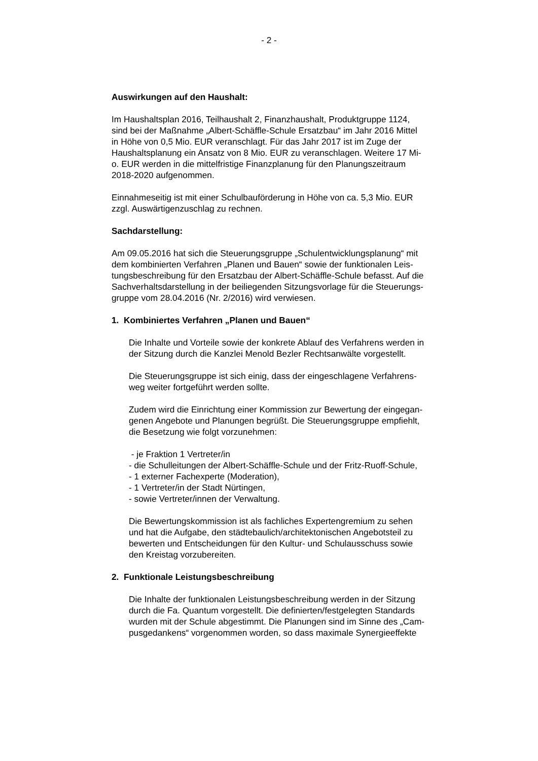- 2 -
Auswirkungen auf den Haushalt:
Im Haushaltsplan 2016, Teilhaushalt 2, Finanzhaushalt, Produktgruppe 1124,
sind bei der Maßnahme „Albert-Schäffle-Schule Ersatzbau“ im Jahr 2016 Mittel
in Höhe von 0,5 Mio. EUR veranschlagt. Für das Jahr 2017 ist im Zuge der
Haushaltsplanung ein Ansatz von 8 Mio. EUR zu veranschlagen. Weitere 17 Mi-
o. EUR werden in die mittelfristige Finanzplanung für den Planungszeitraum
2018-2020 aufgenommen.
Einnahmeseitig ist mit einer Schulbauförderung in Höhe von ca. 5,3 Mio. EUR
zzgl. Auswärtigenzuschlag zu rechnen.
Sachdarstellung:
Am 09.05.2016 hat sich die Steuerungsgruppe „Schulentwicklungsplanung“ mit
dem kombinierten Verfahren „Planen und Bauen“ sowie der funktionalen Leis-
tungsbeschreibung für den Ersatzbau der Albert-Schäffle-Schule befasst. Auf die
Sachverhaltsdarstellung in der beiliegenden Sitzungsvorlage für die Steuerungs-
gruppe vom 28.04.2016 (Nr. 2/2016) wird verwiesen.
1. Kombiniertes Verfahren „Planen und Bauen“
Die Inhalte und Vorteile sowie der konkrete Ablauf des Verfahrens werden in
der Sitzung durch die Kanzlei Menold Bezler Rechtsanwälte vorgestellt.
Die Steuerungsgruppe ist sich einig, dass der eingeschlagene Verfahrens-
weg weiter fortgeführt werden sollte.
Zudem wird die Einrichtung einer Kommission zur Bewertung der eingegan-
genen Angebote und Planungen begrüßt. Die Steuerungsgruppe empfiehlt,
die Besetzung wie folgt vorzunehmen:
- je Fraktion 1 Vertreter/in
- die Schulleitungen der Albert-Schäffle-Schule und der Fritz-Ruoff-Schule,
- 1 externer Fachexperte (Moderation),
- 1 Vertreter/in der Stadt Nürtingen,
- sowie Vertreter/innen der Verwaltung.
Die Bewertungskommission ist als fachliches Expertengremium zu sehen
und hat die Aufgabe, den städtebaulich/architektonischen Angebotsteil zu
bewerten und Entscheidungen für den Kultur- und Schulausschuss sowie
den Kreistag vorzubereiten.
2. Funktionale Leistungsbeschreibung
Die Inhalte der funktionalen Leistungsbeschreibung werden in der Sitzung
durch die Fa. Quantum vorgestellt. Die definierten/festgelegten Standards
wurden mit der Schule abgestimmt. Die Planungen sind im Sinne des „Cam-
pusgedankens“ vorgenommen worden, so dass maximale Synergieeffekte